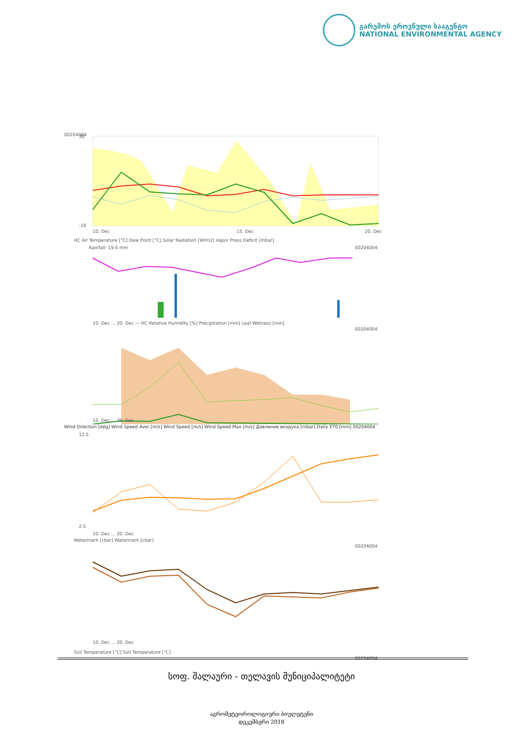გარემოს ეროვნული სააგენტო
NATIONAL ENVIRONMENTAL AGENCY
00204004
30
-10
10. Dec
15. Dec
20. Dec
HC Air Temperature [°C] Dew Point [°C] Solar Radiation [W/m2] Vapor Press Deficit [mbar]
Rainfall: 19.6 mm
00204004
10. Dec ... 20. Dec — HC Relative Humidity [%] Precipitation [mm] Leaf Wetness [min]
00204004
10. Dec ... 20. Dec
Wind Direction [deg] Wind Speed Aver [m/s] Wind Speed [m/s] Wind Speed Max [m/s] Давление воздуха [mbar] Daily ET0 [mm] 00204004
12.5
2.5
10. Dec ... 20. Dec
Watermark [cbar] Watermark [cbar]
00204004
10. Dec ... 20. Dec
Soil Temperature [°C] Soil Temperature [°C]
00204004
სოფ. შალაური - თელავის მუნიციპალიტეტი
აგრომეტეოროლოგიური ბიულეტენი
დეკემბერი 2018